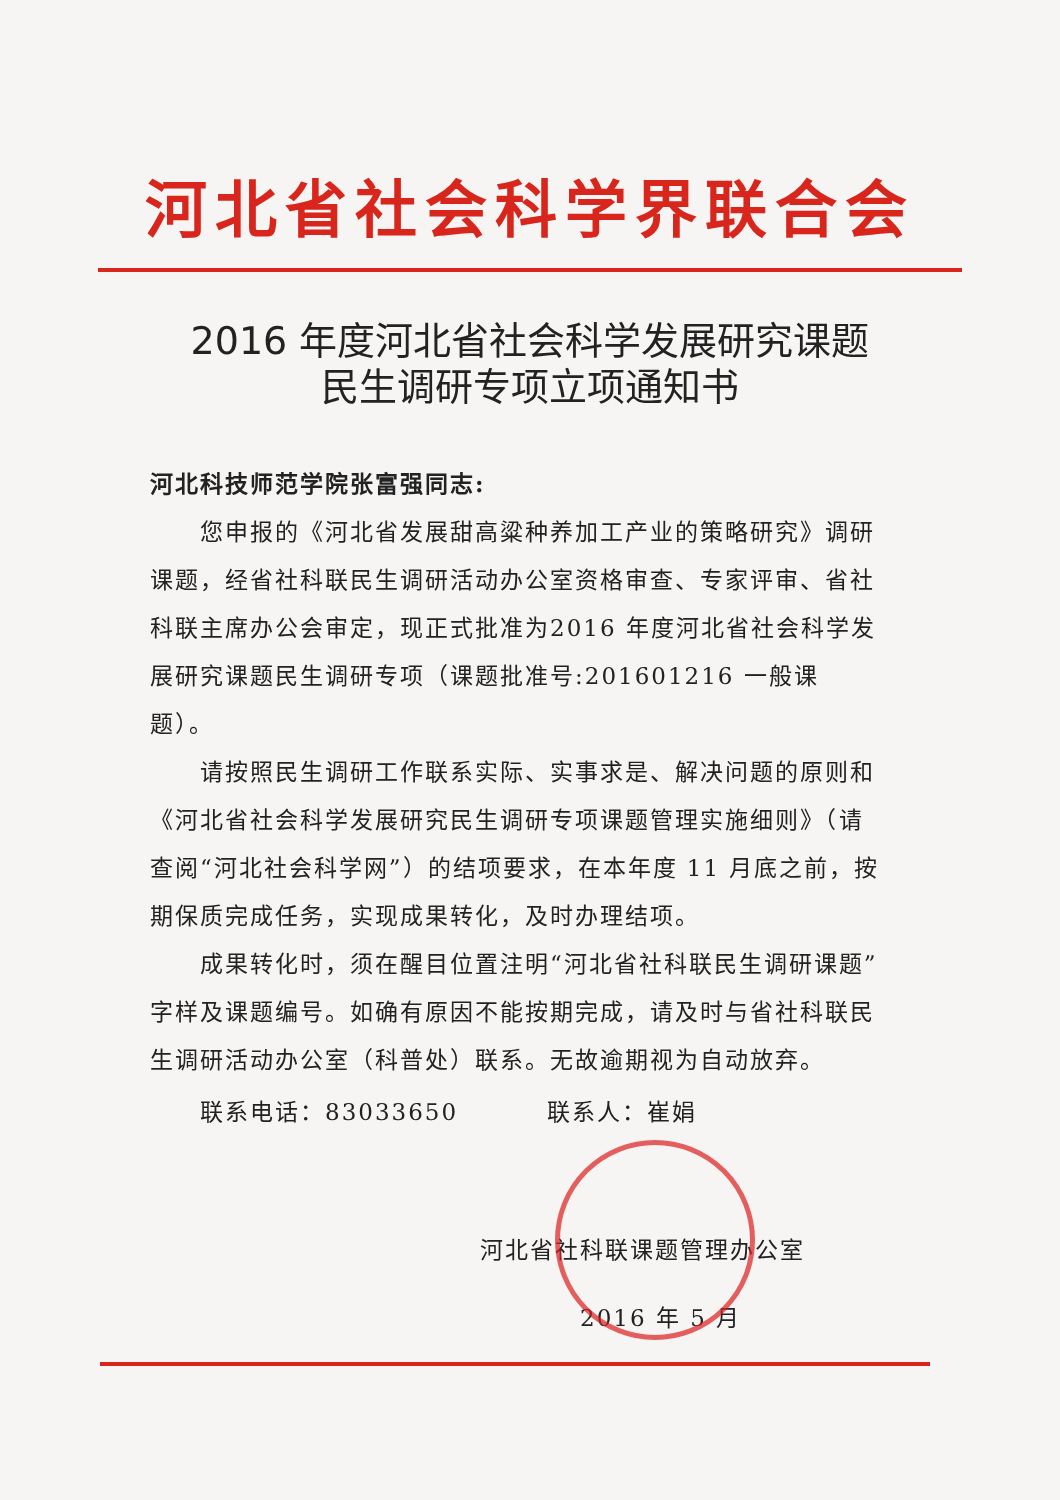河北省社会科学界联合会
2016 年度河北省社会科学发展研究课题
民生调研专项立项通知书
河北科技师范学院张富强同志:
您申报的《河北省发展甜高粱种养加工产业的策略研究》调研课题，经省社科联民生调研活动办公室资格审查、专家评审、省社科联主席办公会审定，现正式批准为2016 年度河北省社会科学发展研究课题民生调研专项（课题批准号:201601216 一般课题）。
请按照民生调研工作联系实际、实事求是、解决问题的原则和《河北省社会科学发展研究民生调研专项课题管理实施细则》（请查阅“河北社会科学网”）的结项要求，在本年度 11 月底之前，按期保质完成任务，实现成果转化，及时办理结项。
成果转化时，须在醒目位置注明“河北省社科联民生调研课题”字样及课题编号。如确有原因不能按期完成，请及时与省社科联民生调研活动办公室（科普处）联系。无故逾期视为自动放弃。
联系电话：83033650 联系人：崔娟
河北省社科联课题管理办公室
2016 年 5 月